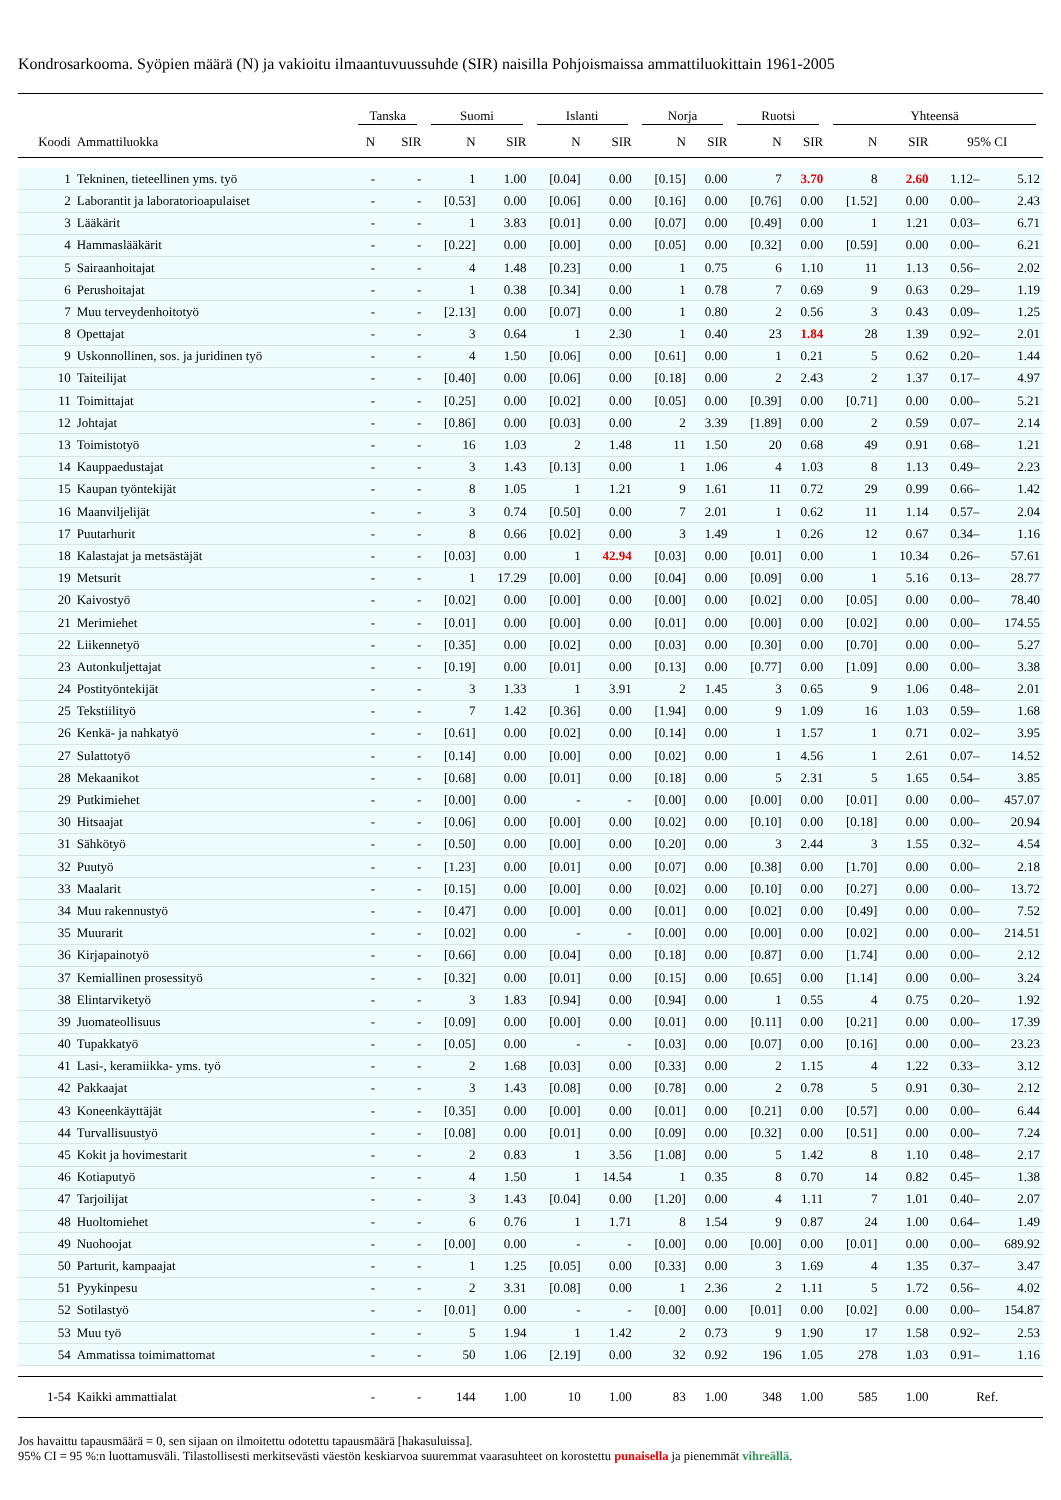Kondrosarkooma. Syöpien määrä (N) ja vakioitu ilmaantuvuussuhde (SIR) naisilla Pohjoismaissa ammattiluokittain 1961-2005
| | | Tanska | | Suomi | | Islanti | | Norja | | Ruotsi | | Yhteensä | | | |
| --- | --- | --- | --- | --- | --- | --- | --- | --- | --- | --- | --- | --- | --- | --- | --- |
| Koodi | Ammattiluokka | N | SIR | N | SIR | N | SIR | N | SIR | N | SIR | N | SIR | 95% CI | |
| 1 | Tekninen, tieteellinen yms. työ | - | - | 1 | 1.00 | [0.04] | 0.00 | [0.15] | 0.00 | 7 | 3.70 | 8 | 2.60 | 1.12– | 5.12 |
| 2 | Laborantit ja laboratorioapulaiset | - | - | [0.53] | 0.00 | [0.06] | 0.00 | [0.16] | 0.00 | [0.76] | 0.00 | [1.52] | 0.00 | 0.00– | 2.43 |
| 3 | Lääkärit | - | - | 1 | 3.83 | [0.01] | 0.00 | [0.07] | 0.00 | [0.49] | 0.00 | 1 | 1.21 | 0.03– | 6.71 |
| 4 | Hammaslääkärit | - | - | [0.22] | 0.00 | [0.00] | 0.00 | [0.05] | 0.00 | [0.32] | 0.00 | [0.59] | 0.00 | 0.00– | 6.21 |
| 5 | Sairaanhoitajat | - | - | 4 | 1.48 | [0.23] | 0.00 | 1 | 0.75 | 6 | 1.10 | 11 | 1.13 | 0.56– | 2.02 |
| 6 | Perushoitajat | - | - | 1 | 0.38 | [0.34] | 0.00 | 1 | 0.78 | 7 | 0.69 | 9 | 0.63 | 0.29– | 1.19 |
| 7 | Muu terveydenhoitotyö | - | - | [2.13] | 0.00 | [0.07] | 0.00 | 1 | 0.80 | 2 | 0.56 | 3 | 0.43 | 0.09– | 1.25 |
| 8 | Opettajat | - | - | 3 | 0.64 | 1 | 2.30 | 1 | 0.40 | 23 | 1.84 | 28 | 1.39 | 0.92– | 2.01 |
| 9 | Uskonnollinen, sos. ja juridinen työ | - | - | 4 | 1.50 | [0.06] | 0.00 | [0.61] | 0.00 | 1 | 0.21 | 5 | 0.62 | 0.20– | 1.44 |
| 10 | Taiteilijat | - | - | [0.40] | 0.00 | [0.06] | 0.00 | [0.18] | 0.00 | 2 | 2.43 | 2 | 1.37 | 0.17– | 4.97 |
| 11 | Toimittajat | - | - | [0.25] | 0.00 | [0.02] | 0.00 | [0.05] | 0.00 | [0.39] | 0.00 | [0.71] | 0.00 | 0.00– | 5.21 |
| 12 | Johtajat | - | - | [0.86] | 0.00 | [0.03] | 0.00 | 2 | 3.39 | [1.89] | 0.00 | 2 | 0.59 | 0.07– | 2.14 |
| 13 | Toimistotyö | - | - | 16 | 1.03 | 2 | 1.48 | 11 | 1.50 | 20 | 0.68 | 49 | 0.91 | 0.68– | 1.21 |
| 14 | Kauppaedustajat | - | - | 3 | 1.43 | [0.13] | 0.00 | 1 | 1.06 | 4 | 1.03 | 8 | 1.13 | 0.49– | 2.23 |
| 15 | Kaupan työntekijät | - | - | 8 | 1.05 | 1 | 1.21 | 9 | 1.61 | 11 | 0.72 | 29 | 0.99 | 0.66– | 1.42 |
| 16 | Maanviljelijät | - | - | 3 | 0.74 | [0.50] | 0.00 | 7 | 2.01 | 1 | 0.62 | 11 | 1.14 | 0.57– | 2.04 |
| 17 | Puutarhurit | - | - | 8 | 0.66 | [0.02] | 0.00 | 3 | 1.49 | 1 | 0.26 | 12 | 0.67 | 0.34– | 1.16 |
| 18 | Kalastajat ja metsästäjät | - | - | [0.03] | 0.00 | 1 | 42.94 | [0.03] | 0.00 | [0.01] | 0.00 | 1 | 10.34 | 0.26– | 57.61 |
| 19 | Metsurit | - | - | 1 | 17.29 | [0.00] | 0.00 | [0.04] | 0.00 | [0.09] | 0.00 | 1 | 5.16 | 0.13– | 28.77 |
| 20 | Kaivostyö | - | - | [0.02] | 0.00 | [0.00] | 0.00 | [0.00] | 0.00 | [0.02] | 0.00 | [0.05] | 0.00 | 0.00– | 78.40 |
| 21 | Merimiehet | - | - | [0.01] | 0.00 | [0.00] | 0.00 | [0.01] | 0.00 | [0.00] | 0.00 | [0.02] | 0.00 | 0.00– | 174.55 |
| 22 | Liikennetyö | - | - | [0.35] | 0.00 | [0.02] | 0.00 | [0.03] | 0.00 | [0.30] | 0.00 | [0.70] | 0.00 | 0.00– | 5.27 |
| 23 | Autonkuljettajat | - | - | [0.19] | 0.00 | [0.01] | 0.00 | [0.13] | 0.00 | [0.77] | 0.00 | [1.09] | 0.00 | 0.00– | 3.38 |
| 24 | Postityöntekijät | - | - | 3 | 1.33 | 1 | 3.91 | 2 | 1.45 | 3 | 0.65 | 9 | 1.06 | 0.48– | 2.01 |
| 25 | Tekstiilityö | - | - | 7 | 1.42 | [0.36] | 0.00 | [1.94] | 0.00 | 9 | 1.09 | 16 | 1.03 | 0.59– | 1.68 |
| 26 | Kenkä- ja nahkatyö | - | - | [0.61] | 0.00 | [0.02] | 0.00 | [0.14] | 0.00 | 1 | 1.57 | 1 | 0.71 | 0.02– | 3.95 |
| 27 | Sulattotyö | - | - | [0.14] | 0.00 | [0.00] | 0.00 | [0.02] | 0.00 | 1 | 4.56 | 1 | 2.61 | 0.07– | 14.52 |
| 28 | Mekaanikot | - | - | [0.68] | 0.00 | [0.01] | 0.00 | [0.18] | 0.00 | 5 | 2.31 | 5 | 1.65 | 0.54– | 3.85 |
| 29 | Putkimiehet | - | - | [0.00] | 0.00 | - | - | [0.00] | 0.00 | [0.00] | 0.00 | [0.01] | 0.00 | 0.00– | 457.07 |
| 30 | Hitsaajat | - | - | [0.06] | 0.00 | [0.00] | 0.00 | [0.02] | 0.00 | [0.10] | 0.00 | [0.18] | 0.00 | 0.00– | 20.94 |
| 31 | Sähkötyö | - | - | [0.50] | 0.00 | [0.00] | 0.00 | [0.20] | 0.00 | 3 | 2.44 | 3 | 1.55 | 0.32– | 4.54 |
| 32 | Puutyö | - | - | [1.23] | 0.00 | [0.01] | 0.00 | [0.07] | 0.00 | [0.38] | 0.00 | [1.70] | 0.00 | 0.00– | 2.18 |
| 33 | Maalarit | - | - | [0.15] | 0.00 | [0.00] | 0.00 | [0.02] | 0.00 | [0.10] | 0.00 | [0.27] | 0.00 | 0.00– | 13.72 |
| 34 | Muu rakennustyö | - | - | [0.47] | 0.00 | [0.00] | 0.00 | [0.01] | 0.00 | [0.02] | 0.00 | [0.49] | 0.00 | 0.00– | 7.52 |
| 35 | Muurarit | - | - | [0.02] | 0.00 | - | - | [0.00] | 0.00 | [0.00] | 0.00 | [0.02] | 0.00 | 0.00– | 214.51 |
| 36 | Kirjapainotyö | - | - | [0.66] | 0.00 | [0.04] | 0.00 | [0.18] | 0.00 | [0.87] | 0.00 | [1.74] | 0.00 | 0.00– | 2.12 |
| 37 | Kemiallinen prosessityö | - | - | [0.32] | 0.00 | [0.01] | 0.00 | [0.15] | 0.00 | [0.65] | 0.00 | [1.14] | 0.00 | 0.00– | 3.24 |
| 38 | Elintarviketyö | - | - | 3 | 1.83 | [0.94] | 0.00 | [0.94] | 0.00 | 1 | 0.55 | 4 | 0.75 | 0.20– | 1.92 |
| 39 | Juomateollisuus | - | - | [0.09] | 0.00 | [0.00] | 0.00 | [0.01] | 0.00 | [0.11] | 0.00 | [0.21] | 0.00 | 0.00– | 17.39 |
| 40 | Tupakkatyö | - | - | [0.05] | 0.00 | - | - | [0.03] | 0.00 | [0.07] | 0.00 | [0.16] | 0.00 | 0.00– | 23.23 |
| 41 | Lasi-, keramiikka- yms. työ | - | - | 2 | 1.68 | [0.03] | 0.00 | [0.33] | 0.00 | 2 | 1.15 | 4 | 1.22 | 0.33– | 3.12 |
| 42 | Pakkaajat | - | - | 3 | 1.43 | [0.08] | 0.00 | [0.78] | 0.00 | 2 | 0.78 | 5 | 0.91 | 0.30– | 2.12 |
| 43 | Koneenkäyttäjät | - | - | [0.35] | 0.00 | [0.00] | 0.00 | [0.01] | 0.00 | [0.21] | 0.00 | [0.57] | 0.00 | 0.00– | 6.44 |
| 44 | Turvallisuustyö | - | - | [0.08] | 0.00 | [0.01] | 0.00 | [0.09] | 0.00 | [0.32] | 0.00 | [0.51] | 0.00 | 0.00– | 7.24 |
| 45 | Kokit ja hovimestarit | - | - | 2 | 0.83 | 1 | 3.56 | [1.08] | 0.00 | 5 | 1.42 | 8 | 1.10 | 0.48– | 2.17 |
| 46 | Kotiaputyö | - | - | 4 | 1.50 | 1 | 14.54 | 1 | 0.35 | 8 | 0.70 | 14 | 0.82 | 0.45– | 1.38 |
| 47 | Tarjoilijat | - | - | 3 | 1.43 | [0.04] | 0.00 | [1.20] | 0.00 | 4 | 1.11 | 7 | 1.01 | 0.40– | 2.07 |
| 48 | Huoltomiehet | - | - | 6 | 0.76 | 1 | 1.71 | 8 | 1.54 | 9 | 0.87 | 24 | 1.00 | 0.64– | 1.49 |
| 49 | Nuohoojat | - | - | [0.00] | 0.00 | - | - | [0.00] | 0.00 | [0.00] | 0.00 | [0.01] | 0.00 | 0.00– | 689.92 |
| 50 | Parturit, kampaajat | - | - | 1 | 1.25 | [0.05] | 0.00 | [0.33] | 0.00 | 3 | 1.69 | 4 | 1.35 | 0.37– | 3.47 |
| 51 | Pyykinpesu | - | - | 2 | 3.31 | [0.08] | 0.00 | 1 | 2.36 | 2 | 1.11 | 5 | 1.72 | 0.56– | 4.02 |
| 52 | Sotilastyö | - | - | [0.01] | 0.00 | - | - | [0.00] | 0.00 | [0.01] | 0.00 | [0.02] | 0.00 | 0.00– | 154.87 |
| 53 | Muu työ | - | - | 5 | 1.94 | 1 | 1.42 | 2 | 0.73 | 9 | 1.90 | 17 | 1.58 | 0.92– | 2.53 |
| 54 | Ammatissa toimimattomat | - | - | 50 | 1.06 | [2.19] | 0.00 | 32 | 0.92 | 196 | 1.05 | 278 | 1.03 | 0.91– | 1.16 |
| 1-54 | Kaikki ammattialat | - | - | 144 | 1.00 | 10 | 1.00 | 83 | 1.00 | 348 | 1.00 | 585 | 1.00 | Ref. | |
Jos havaittu tapausmäärä = 0, sen sijaan on ilmoitettu odotettu tapausmäärä [hakasuluissa].
95% CI = 95 %:n luottamusväli. Tilastollisesti merkitsevästi väestön keskiarvoa suuremmat vaarasuhteet on korostettu punaisella ja pienemmät vihreällä.